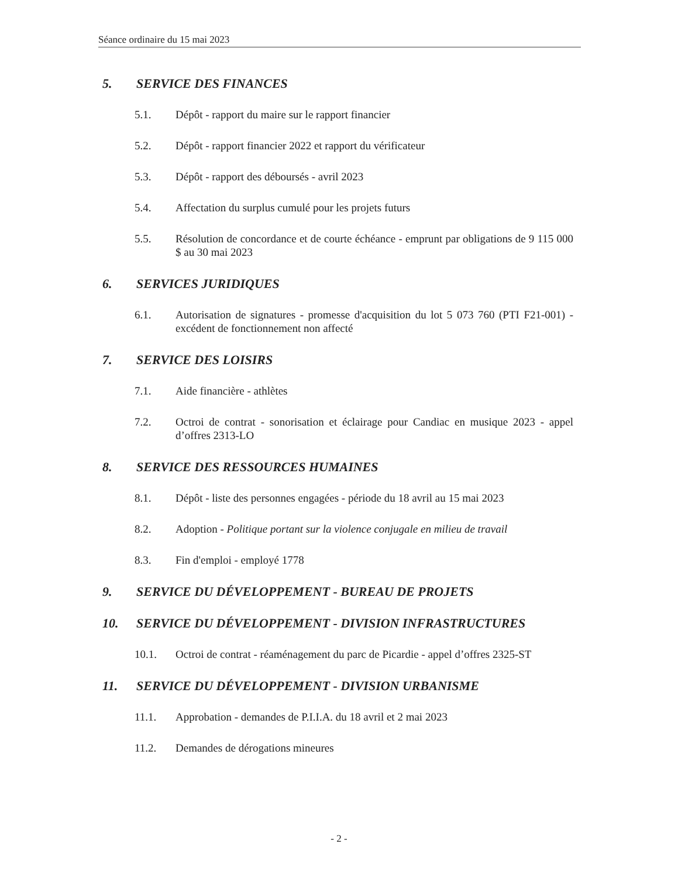Séance ordinaire du 15 mai 2023
5. SERVICE DES FINANCES
5.1. Dépôt - rapport du maire sur le rapport financier
5.2. Dépôt - rapport financier 2022 et rapport du vérificateur
5.3. Dépôt - rapport des déboursés - avril 2023
5.4. Affectation du surplus cumulé pour les projets futurs
5.5. Résolution de concordance et de courte échéance - emprunt par obligations de 9 115 000 $ au 30 mai 2023
6. SERVICES JURIDIQUES
6.1. Autorisation de signatures - promesse d'acquisition du lot 5 073 760 (PTI F21-001) - excédent de fonctionnement non affecté
7. SERVICE DES LOISIRS
7.1. Aide financière - athlètes
7.2. Octroi de contrat - sonorisation et éclairage pour Candiac en musique 2023 - appel d’offres 2313-LO
8. SERVICE DES RESSOURCES HUMAINES
8.1. Dépôt - liste des personnes engagées - période du 18 avril au 15 mai 2023
8.2. Adoption - Politique portant sur la violence conjugale en milieu de travail
8.3. Fin d'emploi - employé 1778
9. SERVICE DU DÉVELOPPEMENT - BUREAU DE PROJETS
10. SERVICE DU DÉVELOPPEMENT - DIVISION INFRASTRUCTURES
10.1. Octroi de contrat - réaménagement du parc de Picardie - appel d’offres 2325-ST
11. SERVICE DU DÉVELOPPEMENT - DIVISION URBANISME
11.1. Approbation - demandes de P.I.I.A. du 18 avril et 2 mai 2023
11.2. Demandes de dérogations mineures
- 2 -